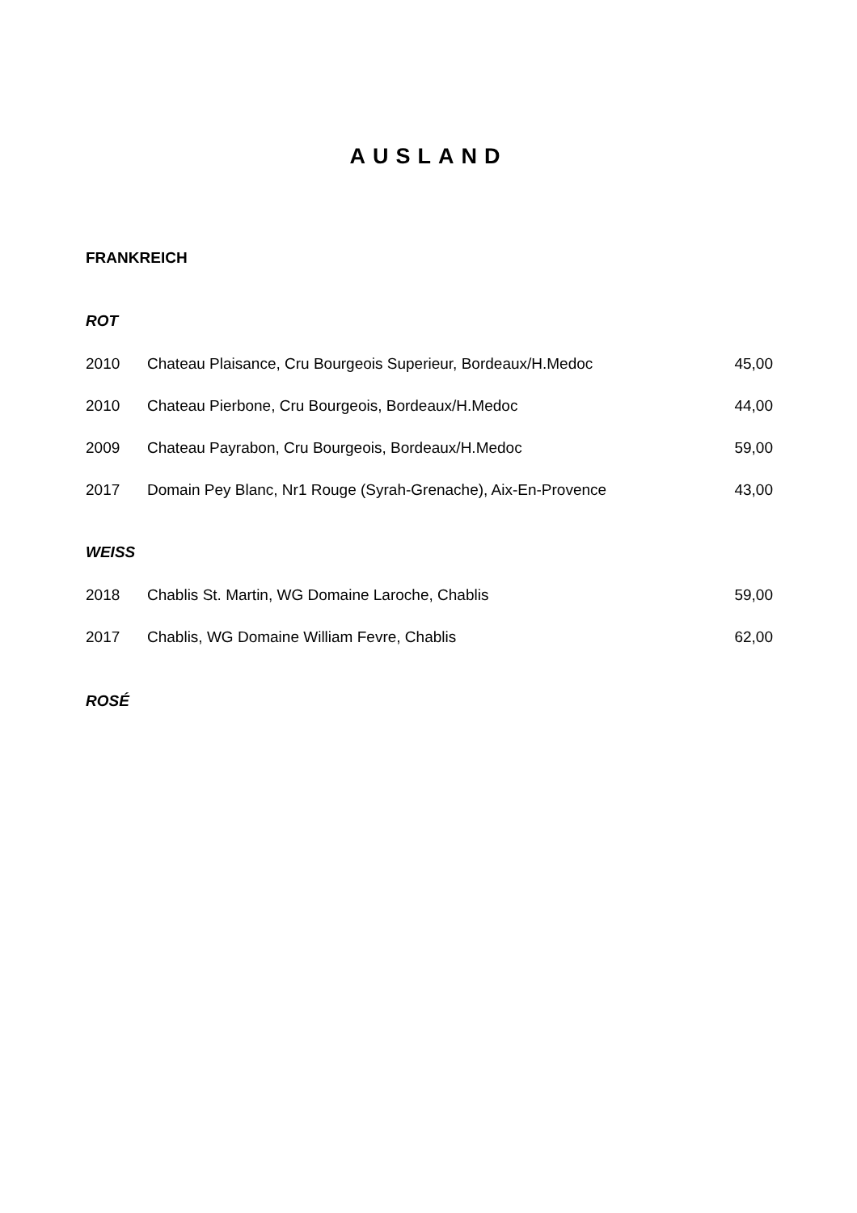AUSLAND
FRANKREICH
ROT
| 2010 | Chateau Plaisance, Cru Bourgeois Superieur, Bordeaux/H.Medoc | 45,00 |
| 2010 | Chateau Pierbone, Cru Bourgeois, Bordeaux/H.Medoc | 44,00 |
| 2009 | Chateau Payrabon, Cru Bourgeois, Bordeaux/H.Medoc | 59,00 |
| 2017 | Domain Pey Blanc, Nr1 Rouge (Syrah-Grenache), Aix-En-Provence | 43,00 |
WEISS
| 2018 | Chablis St. Martin, WG Domaine Laroche, Chablis | 59,00 |
| 2017 | Chablis, WG Domaine William Fevre, Chablis | 62,00 |
ROSÉ